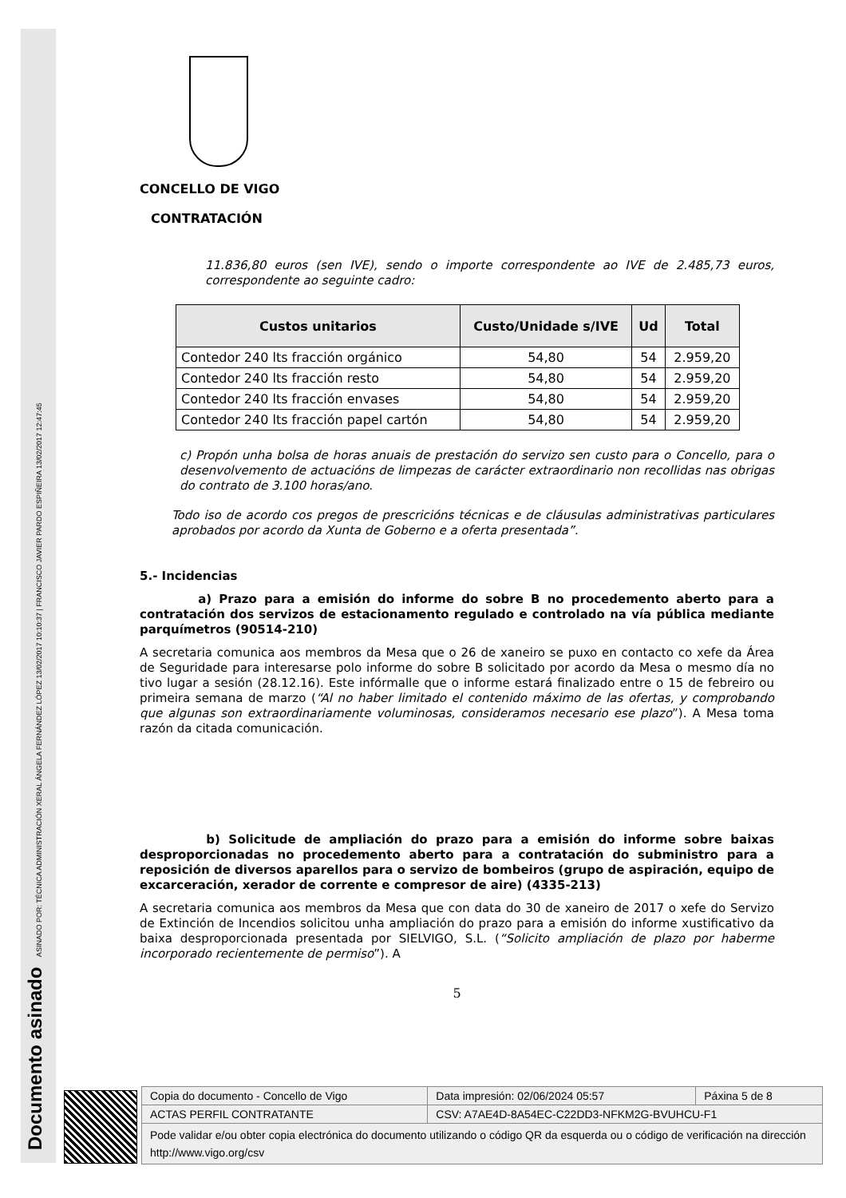Documento asinado ASINADO POR: TÉCNICA ADMINISTRACIÓN XERAL ÁNGELA FERNÁNDEZ LÓPEZ 13/02/2017 10:10:37 | FRANCISCO JAVIER PARDO ESPIÑEIRA 13/02/2017 12:47:45
CONCELLO DE VIGO
CONTRATACIÓN
11.836,80 euros (sen IVE), sendo o importe correspondente ao IVE de 2.485,73 euros, correspondente ao seguinte cadro:
| Custos unitarios | Custo/Unidade s/IVE | Ud | Total |
| --- | --- | --- | --- |
| Contedor 240 lts fracción orgánico | 54,80 | 54 | 2.959,20 |
| Contedor 240 lts fracción resto | 54,80 | 54 | 2.959,20 |
| Contedor 240 lts fracción envases | 54,80 | 54 | 2.959,20 |
| Contedor 240 lts fracción papel cartón | 54,80 | 54 | 2.959,20 |
c) Propón unha bolsa de horas anuais de prestación do servizo sen custo para o Concello, para o desenvolvemento de actuacións de limpezas de carácter extraordinario non recollidas nas obrigas do contrato de 3.100 horas/ano.
Todo iso de acordo cos pregos de prescricións técnicas e de cláusulas administrativas particulares aprobados por acordo da Xunta de Goberno e a oferta presentada”.
5.- Incidencias
a) Prazo para a emisión do informe do sobre B no procedemento aberto para a contratación dos servizos de estacionamento regulado e controlado na vía pública mediante parquímetros (90514-210)
A secretaria comunica aos membros da Mesa que o 26 de xaneiro se puxo en contacto co xefe da Área de Seguridade para interesarse polo informe do sobre B solicitado por acordo da Mesa o mesmo día no tivo lugar a sesión (28.12.16). Este infórmalle que o informe estará finalizado entre o 15 de febreiro ou primeira semana de marzo (“Al no haber limitado el contenido máximo de las ofertas, y comprobando que algunas son extraordinariamente voluminosas, consideramos necesario ese plazo”). A Mesa toma razón da citada comunicación.
b) Solicitude de ampliación do prazo para a emisión do informe sobre baixas desproporcionadas no procedemento aberto para a contratación do subministro para a reposición de diversos aparellos para o servizo de bombeiros (grupo de aspiración, equipo de excarceración, xerador de corrente e compresor de aire) (4335-213)
A secretaria comunica aos membros da Mesa que con data do 30 de xaneiro de 2017 o xefe do Servizo de Extinción de Incendios solicitou unha ampliación do prazo para a emisión do informe xustificativo da baixa desproporcionada presentada por SIELVIGO, S.L. (“Solicito ampliación de plazo por haberme incorporado recientemente de permiso”). A
5
| Copia do documento - Concello de Vigo | Data impresión: 02/06/2024 05:57 | Páxina 5 de 8 |
| ACTAS PERFIL CONTRATANTE | CSV: A7AE4D-8A54EC-C22DD3-NFKM2G-BVUHCU-F1 | |
| Pode validar e/ou obter copia electrónica do documento utilizando o código QR da esquerda ou o código de verificación na dirección http://www.vigo.org/csv | | |